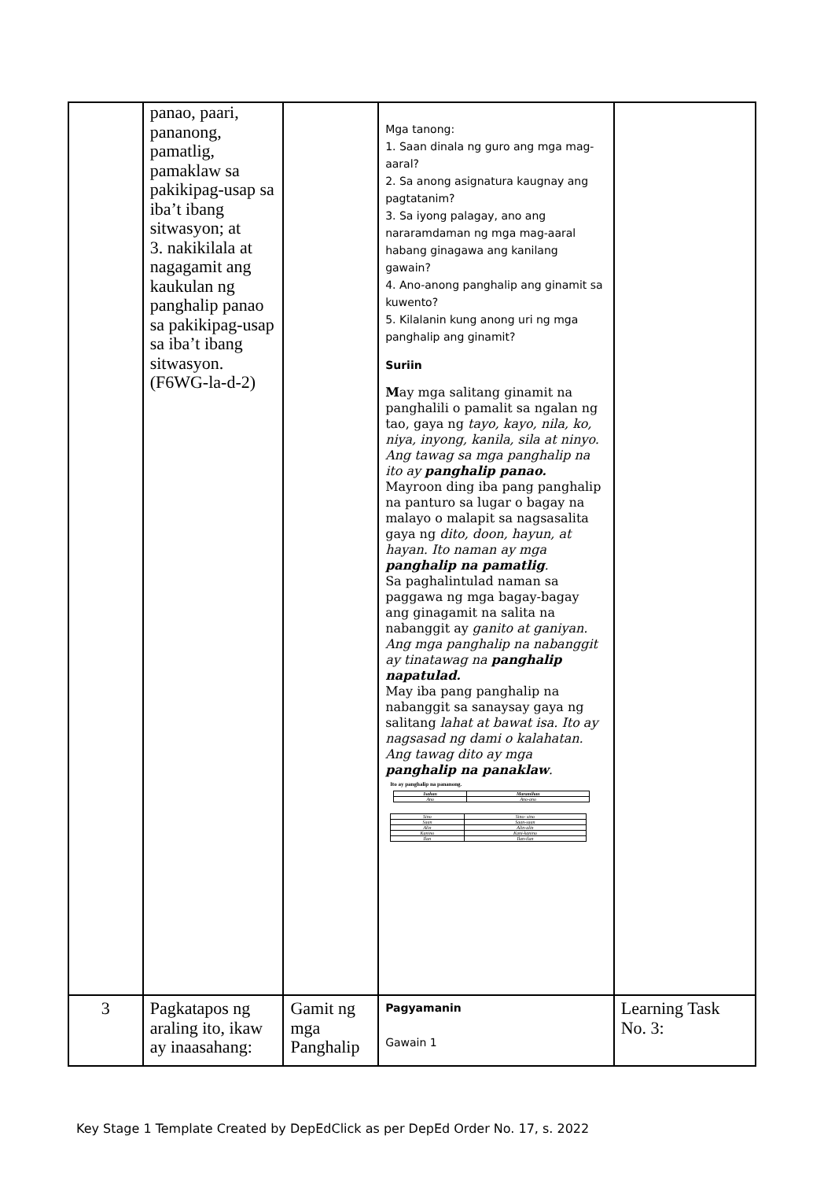| | panao, paari, pananong, pamatlig, pamaklaw sa pakikipag-usap sa iba’t ibang sitwasyon; at 3. nakikilala at nagagamit ang kaukulan ng panghalip panao sa pakikipag-usap sa iba’t ibang sitwasyon. (F6WG-la-d-2) | | Mga tanong: 1. Saan dinala ng guro ang mga mag-aaral? 2. Sa anong asignatura kaugnay ang pagtatanim? 3. Sa iyong palagay, ano ang nararamdaman ng mga mag-aaral habang ginagawa ang kanilang gawain? 4. Ano-anong panghalip ang ginamit sa kuwento? 5. Kilalanin kung anong uri ng mga panghalip ang ginamit? Suriin M ay mga salitang ginamit na panghalili o pamalit sa ngalan ng tao, gaya ng tayo, kayo, nila, ko, niya, inyong, kanila, sila at ninyo. Ang tawag sa mga panghalip na ito ay panghalip panao. Mayroon ding iba pang panghalip na panturo sa lugar o bagay na malayo o malapit sa nagsasalita gaya ng dito, doon, hayun, at hayan. Ito naman ay mga panghalip na pamatlig . Sa paghalintulad naman sa paggawa ng mga bagay-bagay ang ginagamit na salita na nabanggit ay ganito at ganiyan. Ang mga panghalip na nabanggit ay tinatawag na panghalip napatulad. May iba pang panghalip na nabanggit sa sanaysay gaya ng salitang lahat at bawat isa. Ito ay nagsasad ng dami o kalahatan. Ang tawag dito ay mga panghalip na panaklaw . Ito ay panghalip na pananong. / Isahan / Maramihan / / --- / --- / / Ano / Ano-ano / / Sino / Sino- sino / / Saan / Saan-saan / / Alin / Alin-alin / / Kanino / Kani-kanino / / Ilan / Ilan-ilan / | |
| 3 | Pagkatapos ng araling ito, ikaw ay inaasahang: | Gamit ng mga Panghalip | Pagyamanin Gawain 1 | Learning Task No. 3: |
Key Stage 1 Template Created by DepEdClick as per DepEd Order No. 17, s. 2022